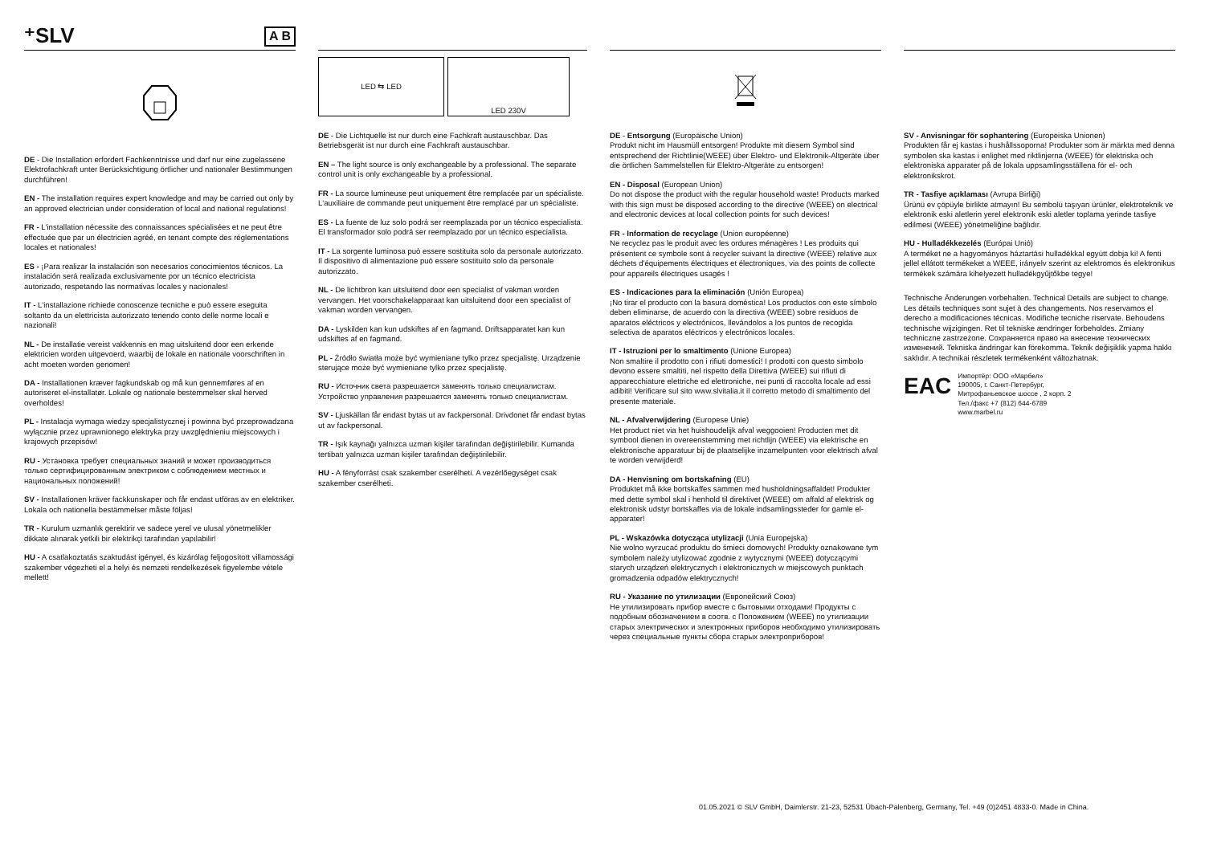⁺SLV A B
DE - Die Installation erfordert Fachkenntnisse und darf nur eine zugelassene Elektrofachkraft unter Berücksichtigung örtlicher und nationaler Bestimmungen durchführen!
EN - The installation requires expert knowledge and may be carried out only by an approved electrician under consideration of local and national regulations!
FR - L'installation nécessite des connaissances spécialisées et ne peut être effectuée que par un électricien agréé, en tenant compte des réglementations locales et nationales!
ES - ¡Para realizar la instalación son necesarios conocimientos técnicos. La instalación será realizada exclusivamente por un técnico electricista autorizado, respetando las normativas locales y nacionales!
IT - L'installazione richiede conoscenze tecniche e può essere eseguita soltanto da un elettricista autorizzato tenendo conto delle norme locali e nazionali!
NL - De installatie vereist vakkennis en mag uitsluitend door een erkende elektricien worden uitgevoerd, waarbij de lokale en nationale voorschriften in acht moeten worden genomen!
DA - Installationen kræver fagkundskab og må kun gennemføres af en autoriseret el-installatør. Lokale og nationale bestemmelser skal herved overholdes!
PL - Instalacja wymaga wiedzy specjalistycznej i powinna być przeprowadzana wyłącznie przez uprawnionego elektryka przy uwzględnieniu miejscowych i krajowych przepisów!
RU - Установка требует специальных знаний и может производиться только сертифицированным электриком с соблюдением местных и национальных положений!
SV - Installationen kräver fackkunskaper och får endast utföras av en elektriker. Lokala och nationella bestämmelser måste följas!
TR - Kurulum uzmanlık gerektirir ve sadece yerel ve ulusal yönetmelikler dikkate alınarak yetkili bir elektrikçi tarafından yapılabilir!
HU - A csatlakoztatás szaktudást igényel, és kizárólag feljogosított villamossági szakember végezheti el a helyi és nemzeti rendelkezések figyelembe vétele mellett!
LED ⇆ LED LED 230V
DE - Die Lichtquelle ist nur durch eine Fachkraft austauschbar. Das Betriebsgerät ist nur durch eine Fachkraft austauschbar.
EN – The light source is only exchangeable by a professional. The separate control unit is only exchangeable by a professional.
FR - La source lumineuse peut uniquement être remplacée par un spécialiste. L'auxiliaire de commande peut uniquement être remplacé par un spécialiste.
ES - La fuente de luz solo podrá ser reemplazada por un técnico especialista. El transformador solo podrá ser reemplazado por un técnico especialista.
IT - La sorgente luminosa può essere sostituita solo da personale autorizzato. Il dispositivo di alimentazione può essere sostituito solo da personale autorizzato.
NL - De lichtbron kan uitsluitend door een specialist of vakman worden vervangen. Het voorschakelapparaat kan uitsluitend door een specialist of vakman worden vervangen.
DA - Lyskilden kan kun udskiftes af en fagmand. Driftsapparatet kan kun udskiftes af en fagmand.
PL - Źródło światła może być wymieniane tylko przez specjalistę. Urządzenie sterujące może być wymieniane tylko przez specjalistę.
RU - Источник света разрешается заменять только специалистам. Устройство управления разрешается заменять только специалистам.
SV - Ljuskällan får endast bytas ut av fackpersonal. Drivdonet får endast bytas ut av fackpersonal.
TR - Işık kaynağı yalnızca uzman kişiler tarafından değiştirilebilir. Kumanda tertibatı yalnızca uzman kişiler tarafından değiştirilebilir.
HU - A fényforrást csak szakember cserélheti. A vezérlőegységet csak szakember cserélheti.
DE - Entsorgung (Europäische Union)
Produkt nicht im Hausmüll entsorgen! Produkte mit diesem Symbol sind entsprechend der Richtlinie(WEEE) über Elektro- und Elektronik-Altgeräte über die örtlichen Sammelstellen für Elektro-Altgeräte zu entsorgen!
EN - Disposal (European Union)
Do not dispose the product with the regular household waste! Products marked with this sign must be disposed according to the directive (WEEE) on electrical and electronic devices at local collection points for such devices!
FR - Information de recyclage (Union européenne)
Ne recyclez pas le produit avec les ordures ménagères ! Les produits qui présentent ce symbole sont à recycler suivant la directive (WEEE) relative aux déchets d'équipements électriques et électroniques, via des points de collecte pour appareils électriques usagés !
ES - Indicaciones para la eliminación (Unión Europea)
¡No tirar el producto con la basura doméstica! Los productos con este símbolo deben eliminarse, de acuerdo con la directiva (WEEE) sobre residuos de aparatos eléctricos y electrónicos, llevándolos a los puntos de recogida selectiva de aparatos eléctricos y electrónicos locales.
IT - Istruzioni per lo smaltimento (Unione Europea)
Non smaltire il prodotto con i rifiuti domestici! I prodotti con questo simbolo devono essere smaltiti, nel rispetto della Direttiva (WEEE) sui rifiuti di apparecchiature elettriche ed elettroniche, nei punti di raccolta locale ad essi adibiti! Verificare sul sito www.slvitalia.it il corretto metodo di smaltimento del presente materiale.
NL - Afvalverwijdering (Europese Unie)
Het product niet via het huishoudelijk afval weggooien! Producten met dit symbool dienen in overeenstemming met richtlijn (WEEE) via elektrische en elektronische apparatuur bij de plaatselijke inzamelpunten voor elektrisch afval te worden verwijderd!
DA - Henvisning om bortskafning (EU)
Produktet må ikke bortskaffes sammen med husholdningsaffaldet! Produkter med dette symbol skal i henhold til direktivet (WEEE) om affald af elektrisk og elektronisk udstyr bortskaffes via de lokale indsamlingssteder for gamle el-apparater!
PL - Wskazówka dotycząca utylizacji (Unia Europejska)
Nie wolno wyrzucać produktu do śmieci domowych! Produkty oznakowane tym symbolem należy utylizować zgodnie z wytycznymi (WEEE) dotyczącymi starych urządzeń elektrycznych i elektronicznych w miejscowych punktach gromadzenia odpadów elektrycznych!
RU - Указание по утилизации (Европейский Союз)
Не утилизировать прибор вместе с бытовыми отходами! Продукты с подобным обозначением в соотв. с Положением (WEEE) по утилизации старых электрических и электронных приборов необходимо утилизировать через специальные пункты сбора старых электроприборов!
SV - Anvisningar för sophantering (Europeiska Unionen)
Produkten får ej kastas i hushållssoporna! Produkter som är märkta med denna symbolen ska kastas i enlighet med riktlinjerna (WEEE) för elektriska och elektroniska apparater på de lokala uppsamlingsställena för el- och elektronikskrot.
TR - Tasfiye açıklaması (Avrupa Birliği)
Ürünü ev çöpüyle birlikte atmayın! Bu sembolü taşıyan ürünler, elektroteknik ve elektronik eski aletlerin yerel elektronik eski aletler toplama yerinde tasfiye edilmesi (WEEE) yönetmeliğine bağlıdır.
HU - Hulladékkezelés (Európai Unió)
A terméket ne a hagyományos háztartási hulladékkal együtt dobja ki! A fenti jellel ellátott termékeket a WEEE, irányelv szerint az elektromos és elektronikus termékek számára kihelyezett hulladékgyűjtőkbe tegye!
Technische Änderungen vorbehalten. Technical Details are subject to change. Les détails techniques sont sujet à des changements. Nos reservamos el derecho a modificaciones técnicas. Modifiche tecniche riservate. Behoudens technische wijzigingen. Ret til tekniske ændringer forbeholdes. Zmiany techniczne zastrzeżone. Сохраняется право на внесение технических изменений. Tekniska ändringar kan förekomma. Teknik değişiklik yapma hakkı saklıdır. A technikai részletek termékenként változhatnak.
EAC
Импортёр: ООО «Марбел»
190005, г. Санкт-Петербург,
Митрофаньевское шоссе , 2 корп. 2
Тел./факс +7 (812) 644-6789
www.marbel.ru
01.05.2021 © SLV GmbH, Daimlerstr. 21-23, 52531 Übach-Palenberg, Germany, Tel. +49 (0)2451 4833-0. Made in China.